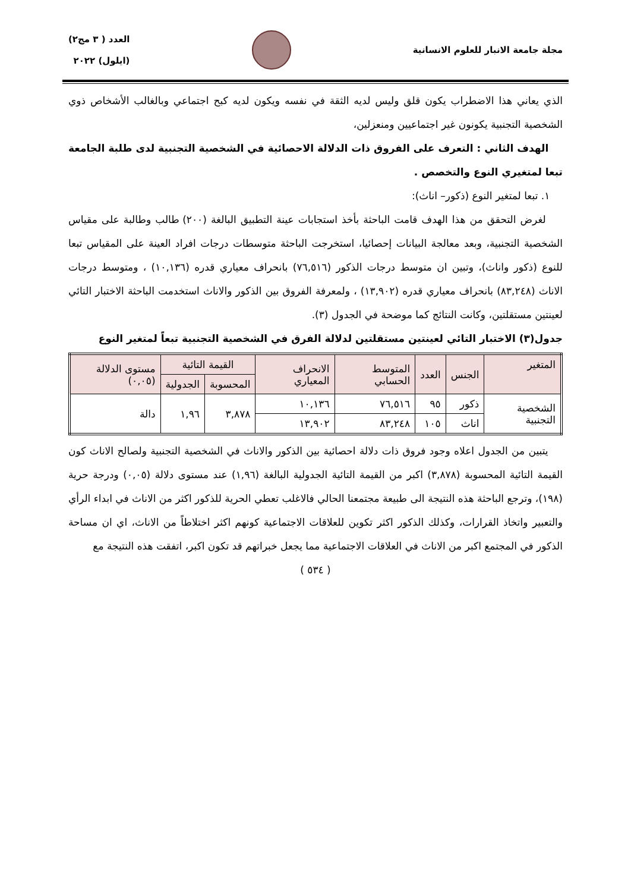مجلة جامعة الانبار للعلوم الانسانية
العدد ( ٣ مج٢)
(ايلول) ٢٠٢٢
الذي يعاني هذا الاضطراب يكون قلق وليس لديه الثقة في نفسه ويكون لديه كبح اجتماعي وبالغالب الأشخاص ذوي الشخصية التجنبية يكونون غير اجتماعيين ومنعزلين،
الهدف الثاني : التعرف على الفروق ذات الدلالة الاحصائية في الشخصية التجنبية لدى طلبة الجامعة تبعا لمتغيري النوع والتخصص .
١. تبعا لمتغير النوع (ذكور– اناث):
لغرض التحقق من هذا الهدف قامت الباحثة بأخذ استجابات عينة التطبيق البالغة (٢٠٠) طالب وطالبة على مقياس الشخصية التجنبية، وبعد معالجة البيانات إحصائيا، استخرجت الباحثة متوسطات درجات افراد العينة على المقياس تبعا للنوع (ذكور واناث)، وتبين ان متوسط درجات الذكور (٧٦,٥١٦) بانحراف معياري قدره (١٠,١٣٦) ، ومتوسط درجات الاناث (٨٣,٢٤٨) بانحراف معياري قدره (١٣,٩٠٢) ، ولمعرفة الفروق بين الذكور والاناث استخدمت الباحثة الاختبار التائي لعينتين مستقلتين، وكانت النتائج كما موضحة في الجدول (٣).
جدول(٣) الاختبار التائي لعينتين مستقلتين لدلالة الفرق في الشخصية التجنبية تبعاً لمتغير النوع
| المتغير | الجنس | العدد | المتوسط الحسابي | الانحراف المعياري | القيمة التائية | | مستوى الدلالة (٠,٠٥) |
| --- | --- | --- | --- | --- | --- | --- | --- |
| | | | | | المحسوبة | الجدولية | |
| الشخصية التجنبية | ذكور | ٩٥ | ٧٦,٥١٦ | ١٠,١٣٦ | ٣,٨٧٨ | ١,٩٦ | دالة |
| | اناث | ١٠٥ | ٨٣,٢٤٨ | ١٣,٩٠٢ | | | |
يتبين من الجدول اعلاه وجود فروق ذات دلالة احصائية بين الذكور والاناث في الشخصية التجنبية ولصالح الاناث كون القيمة التائية المحسوبة (٣,٨٧٨) اكبر من القيمة التائية الجدولية البالغة (١,٩٦) عند مستوى دلالة (٠,٠٥) ودرجة حرية (١٩٨)، وترجع الباحثة هذه النتيجة الى طبيعة مجتمعنا الحالي فالاغلب تعطي الحرية للذكور اكثر من الاناث في ابداء الرأي والتعبير واتخاذ القرارات، وكذلك الذكور اكثر تكوين للعلاقات الاجتماعية كونهم اكثر اختلاطاً من الاناث، اي ان مساحة الذكور في المجتمع اكبر من الاناث في العلاقات الاجتماعية مما يجعل خبراتهم قد تكون اكبر، اتفقت هذه النتيجة مع
( ٥٣٤ )